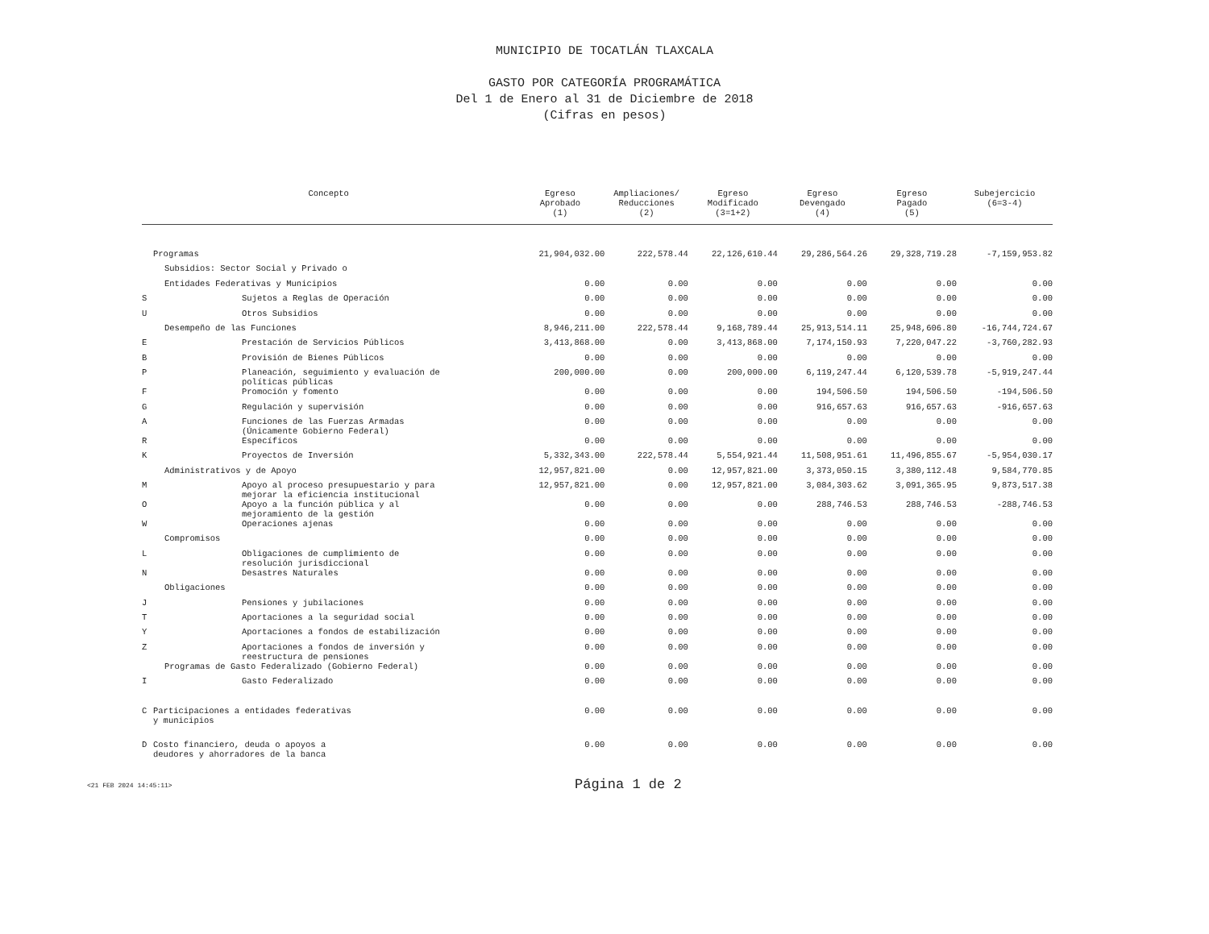MUNICIPIO DE TOCATLÁN TLAXCALA
GASTO POR CATEGORÍA PROGRAMÁTICA
Del 1 de Enero al 31 de Diciembre de 2018
(Cifras en pesos)
| Concepto | | Egreso Aprobado (1) | Ampliaciones/ Reducciones (2) | Egreso Modificado (3=1+2) | Egreso Devengado (4) | Egreso Pagado (5) | Subejercicio (6=3-4) |
| --- | --- | --- | --- | --- | --- | --- | --- |
| | Programas | 21,904,032.00 | 222,578.44 | 22,126,610.44 | 29,286,564.26 | 29,328,719.28 | -7,159,953.82 |
| | Subsidios: Sector Social y Privado o | | | | | | |
| | Entidades Federativas y Municipios | 0.00 | 0.00 | 0.00 | 0.00 | 0.00 | 0.00 |
| S | Sujetos a Reglas de Operación | 0.00 | 0.00 | 0.00 | 0.00 | 0.00 | 0.00 |
| U | Otros Subsidios | 0.00 | 0.00 | 0.00 | 0.00 | 0.00 | 0.00 |
| | Desempeño de las Funciones | 8,946,211.00 | 222,578.44 | 9,168,789.44 | 25,913,514.11 | 25,948,606.80 | -16,744,724.67 |
| E | Prestación de Servicios Públicos | 3,413,868.00 | 0.00 | 3,413,868.00 | 7,174,150.93 | 7,220,047.22 | -3,760,282.93 |
| B | Provisión de Bienes Públicos | 0.00 | 0.00 | 0.00 | 0.00 | 0.00 | 0.00 |
| P | Planeación, seguimiento y evaluación de políticas públicas | 200,000.00 | 0.00 | 200,000.00 | 6,119,247.44 | 6,120,539.78 | -5,919,247.44 |
| F | Promoción y fomento | 0.00 | 0.00 | 0.00 | 194,506.50 | 194,506.50 | -194,506.50 |
| G | Regulación y supervisión | 0.00 | 0.00 | 0.00 | 916,657.63 | 916,657.63 | -916,657.63 |
| A | Funciones de las Fuerzas Armadas (Únicamente Gobierno Federal) | 0.00 | 0.00 | 0.00 | 0.00 | 0.00 | 0.00 |
| R | Específicos | 0.00 | 0.00 | 0.00 | 0.00 | 0.00 | 0.00 |
| K | Proyectos de Inversión | 5,332,343.00 | 222,578.44 | 5,554,921.44 | 11,508,951.61 | 11,496,855.67 | -5,954,030.17 |
| | Administrativos y de Apoyo | 12,957,821.00 | 0.00 | 12,957,821.00 | 3,373,050.15 | 3,380,112.48 | 9,584,770.85 |
| M | Apoyo al proceso presupuestario y para mejorar la eficiencia institucional | 12,957,821.00 | 0.00 | 12,957,821.00 | 3,084,303.62 | 3,091,365.95 | 9,873,517.38 |
| O | Apoyo a la función pública y al mejoramiento de la gestión | 0.00 | 0.00 | 0.00 | 288,746.53 | 288,746.53 | -288,746.53 |
| W | Operaciones ajenas | 0.00 | 0.00 | 0.00 | 0.00 | 0.00 | 0.00 |
| | Compromisos | 0.00 | 0.00 | 0.00 | 0.00 | 0.00 | 0.00 |
| L | Obligaciones de cumplimiento de resolución jurisdiccional | 0.00 | 0.00 | 0.00 | 0.00 | 0.00 | 0.00 |
| N | Desastres Naturales | 0.00 | 0.00 | 0.00 | 0.00 | 0.00 | 0.00 |
| | Obligaciones | 0.00 | 0.00 | 0.00 | 0.00 | 0.00 | 0.00 |
| J | Pensiones y jubilaciones | 0.00 | 0.00 | 0.00 | 0.00 | 0.00 | 0.00 |
| T | Aportaciones a la seguridad social | 0.00 | 0.00 | 0.00 | 0.00 | 0.00 | 0.00 |
| Y | Aportaciones a fondos de estabilización | 0.00 | 0.00 | 0.00 | 0.00 | 0.00 | 0.00 |
| Z | Aportaciones a fondos de inversión y reestructura de pensiones | 0.00 | 0.00 | 0.00 | 0.00 | 0.00 | 0.00 |
| | Programas de Gasto Federalizado (Gobierno Federal) | 0.00 | 0.00 | 0.00 | 0.00 | 0.00 | 0.00 |
| I | Gasto Federalizado | 0.00 | 0.00 | 0.00 | 0.00 | 0.00 | 0.00 |
| C | Participaciones a entidades federativas y municipios | 0.00 | 0.00 | 0.00 | 0.00 | 0.00 | 0.00 |
| D | Costo financiero, deuda o apoyos a deudores y ahorradores de la banca | 0.00 | 0.00 | 0.00 | 0.00 | 0.00 | 0.00 |
<21 FEB 2024 14:45:11>
Página 1 de 2